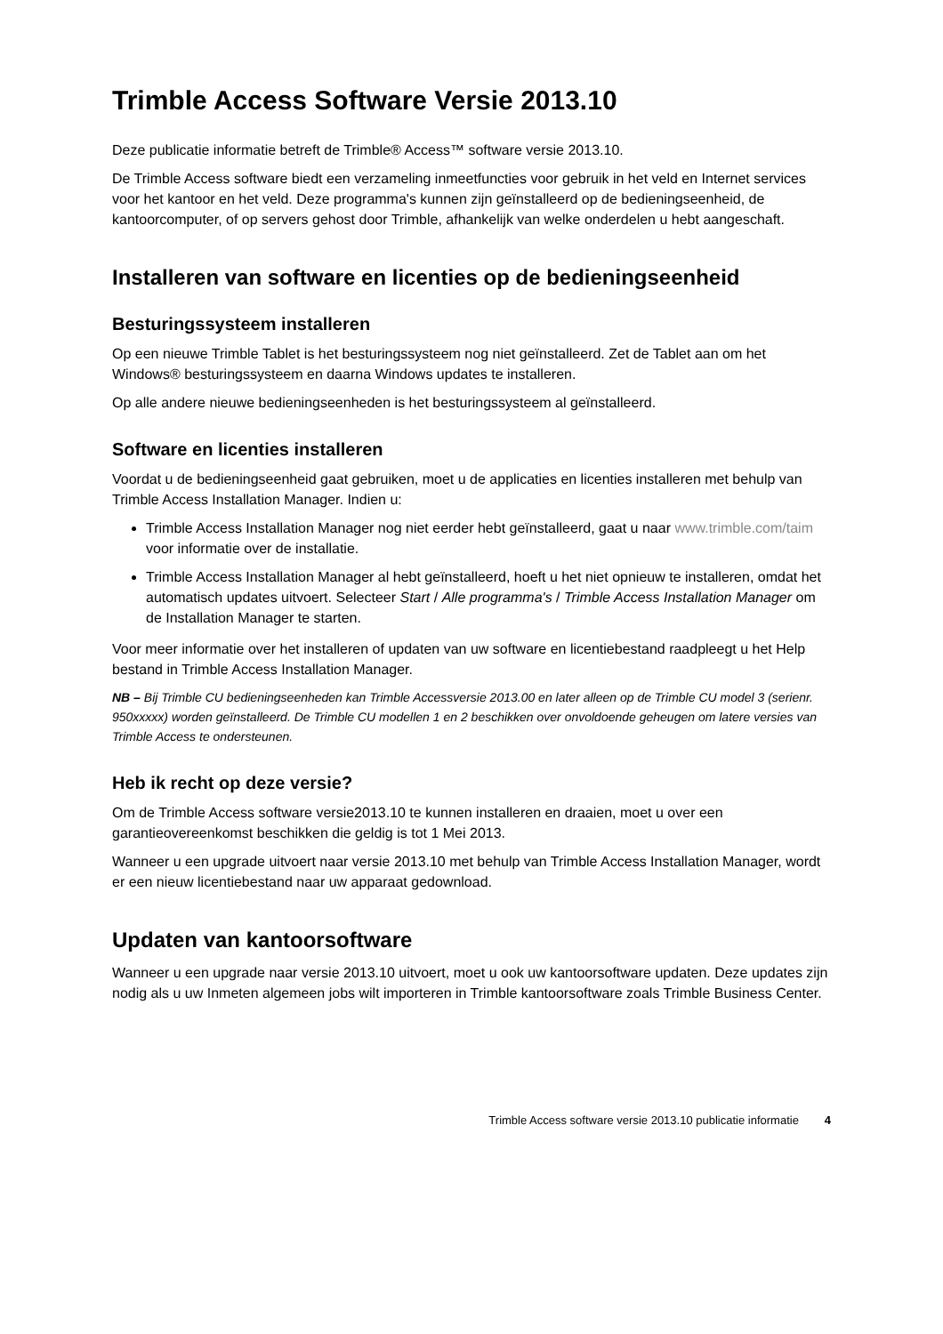Trimble Access Software Versie 2013.10
Deze publicatie informatie betreft de Trimble® Access™ software versie 2013.10.
De Trimble Access software biedt een verzameling inmeetfuncties voor gebruik in het veld en Internet services voor het kantoor en het veld. Deze programma's kunnen zijn geïnstalleerd op de bedieningseenheid, de kantoorcomputer, of op servers gehost door Trimble, afhankelijk van welke onderdelen u hebt aangeschaft.
Installeren van software en licenties op de bedieningseenheid
Besturingssysteem installeren
Op een nieuwe Trimble Tablet is het besturingssysteem nog niet geïnstalleerd. Zet de Tablet aan om het Windows® besturingssysteem en daarna Windows updates te installeren.
Op alle andere nieuwe bedieningseenheden is het besturingssysteem al geïnstalleerd.
Software en licenties installeren
Voordat u de bedieningseenheid gaat gebruiken, moet u de applicaties en licenties installeren met behulp van Trimble Access Installation Manager. Indien u:
Trimble Access Installation Manager nog niet eerder hebt geïnstalleerd, gaat u naar www.trimble.com/taim voor informatie over de installatie.
Trimble Access Installation Manager al hebt geïnstalleerd, hoeft u het niet opnieuw te installeren, omdat het automatisch updates uitvoert. Selecteer Start / Alle programma's / Trimble Access Installation Manager om de Installation Manager te starten.
Voor meer informatie over het installeren of updaten van uw software en licentiebestand raadpleegt u het Help bestand in Trimble Access Installation Manager.
NB – Bij Trimble CU bedieningseenheden kan Trimble Accessversie 2013.00 en later alleen op de Trimble CU model 3 (serienr. 950xxxxx) worden geïnstalleerd. De Trimble CU modellen 1 en 2 beschikken over onvoldoende geheugen om latere versies van Trimble Access te ondersteunen.
Heb ik recht op deze versie?
Om de Trimble Access software versie2013.10 te kunnen installeren en draaien, moet u over een garantieovereenkomst beschikken die geldig is tot 1 Mei 2013.
Wanneer u een upgrade uitvoert naar versie 2013.10 met behulp van Trimble Access Installation Manager, wordt er een nieuw licentiebestand naar uw apparaat gedownload.
Updaten van kantoorsoftware
Wanneer u een upgrade naar versie 2013.10 uitvoert, moet u ook uw kantoorsoftware updaten. Deze updates zijn nodig als u uw Inmeten algemeen jobs wilt importeren in Trimble kantoorsoftware zoals Trimble Business Center.
Trimble Access software versie 2013.10 publicatie informatie 4